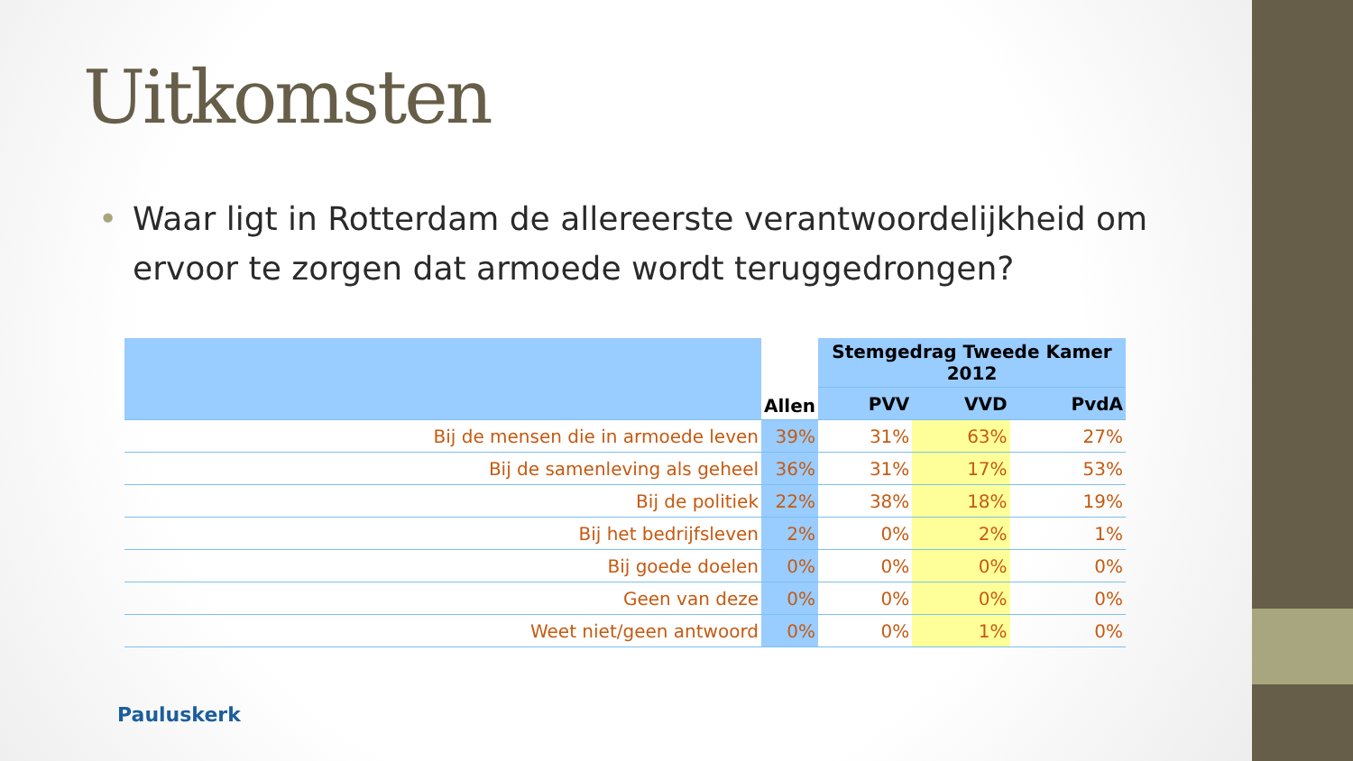Uitkomsten
• Waar ligt in Rotterdam de allereerste verantwoordelijkheid om ervoor te zorgen dat armoede wordt teruggedrongen?
| | Allen | Stemgedrag Tweede Kamer 2012 | | |
| --- | --- | --- | --- | --- |
| | | PVV | VVD | PvdA |
| Bij de mensen die in armoede leven | 39% | 31% | 63% | 27% |
| Bij de samenleving als geheel | 36% | 31% | 17% | 53% |
| Bij de politiek | 22% | 38% | 18% | 19% |
| Bij het bedrijfsleven | 2% | 0% | 2% | 1% |
| Bij goede doelen | 0% | 0% | 0% | 0% |
| Geen van deze | 0% | 0% | 0% | 0% |
| Weet niet/geen antwoord | 0% | 0% | 1% | 0% |
Pauluskerk